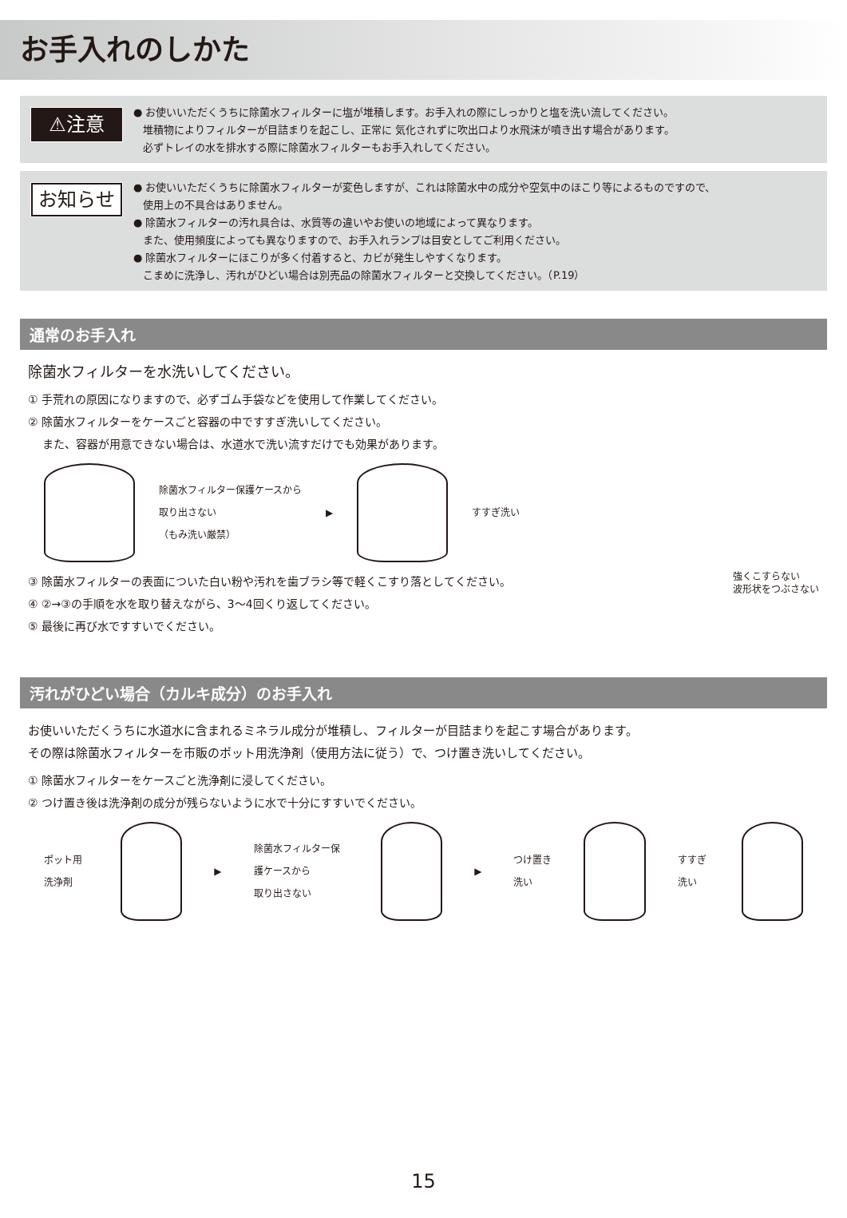お手入れのしかた
⚠注意
● お使いいただくうちに除菌水フィルターに塩が堆積します。お手入れの際にしっかりと塩を洗い流してください。
堆積物によりフィルターが目詰まりを起こし、正常に 気化されずに吹出口より水飛沫が噴き出す場合があります。
必ずトレイの水を排水する際に除菌水フィルターもお手入れしてください。
お知らせ
● お使いいただくうちに除菌水フィルターが変色しますが、これは除菌水中の成分や空気中のほこり等によるものですので、
使用上の不具合はありません。
● 除菌水フィルターの汚れ具合は、水質等の違いやお使いの地域によって異なります。
また、使用頻度によっても異なりますので、お手入れランプは目安としてご利用ください。
● 除菌水フィルターにほこりが多く付着すると、カビが発生しやすくなります。
こまめに洗浄し、汚れがひどい場合は別売品の除菌水フィルターと交換してください。（P.19）
通常のお手入れ
除菌水フィルターを水洗いしてください。
① 手荒れの原因になりますので、必ずゴム手袋などを使用して作業してください。
② 除菌水フィルターをケースごと容器の中ですすぎ洗いしてください。
　 また、容器が用意できない場合は、水道水で洗い流すだけでも効果があります。
除菌水フィルター保護ケースから
取り出さない
（もみ洗い厳禁）
▶ すすぎ洗い
③ 除菌水フィルターの表面についた白い粉や汚れを歯ブラシ等で軽くこすり落としてください。
④ ②→③の手順を水を取り替えながら、3〜4回くり返してください。
⑤ 最後に再び水ですすいでください。
強くこすらない
波形状をつぶさない
汚れがひどい場合（カルキ成分）のお手入れ
お使いいただくうちに水道水に含まれるミネラル成分が堆積し、フィルターが目詰まりを起こす場合があります。
その際は除菌水フィルターを市販のポット用洗浄剤（使用方法に従う）で、つけ置き洗いしてください。
① 除菌水フィルターをケースごと洗浄剤に浸してください。
② つけ置き後は洗浄剤の成分が残らないように水で十分にすすいでください。
ポット用洗浄剤 ▶
除菌水フィルター保護ケースから
取り出さない
▶ つけ置き洗い すすぎ洗い
15